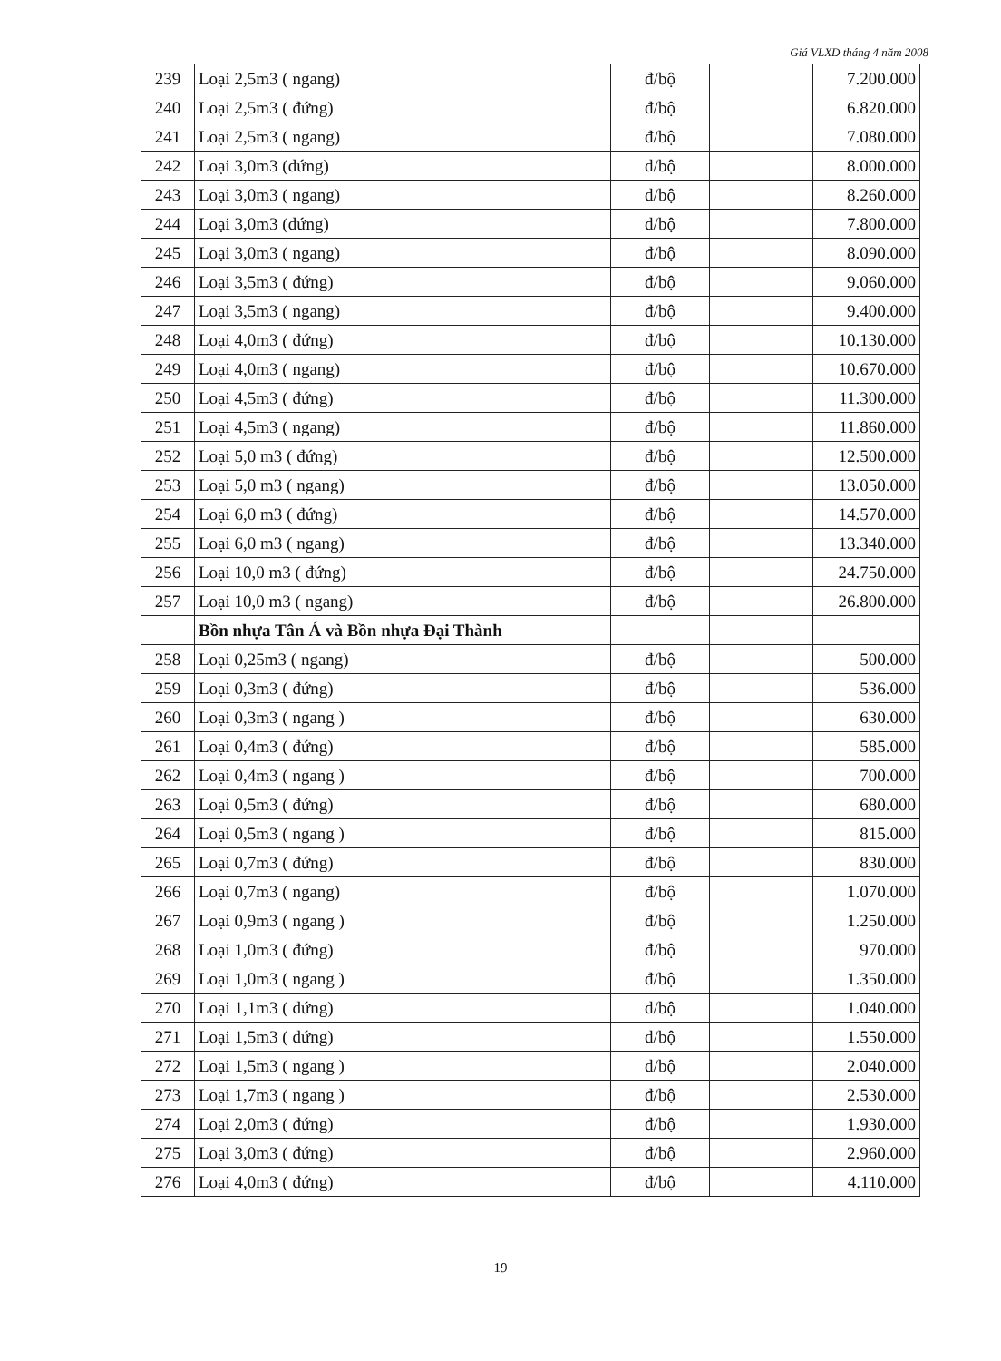Giá VLXD tháng 4 năm 2008
| 239 | Loại 2,5m3 ( ngang) | đ/bộ | | 7.200.000 |
| 240 | Loại 2,5m3 ( đứng) | đ/bộ | | 6.820.000 |
| 241 | Loại 2,5m3 ( ngang) | đ/bộ | | 7.080.000 |
| 242 | Loại 3,0m3 (đứng) | đ/bộ | | 8.000.000 |
| 243 | Loại 3,0m3 ( ngang) | đ/bộ | | 8.260.000 |
| 244 | Loại 3,0m3 (đứng) | đ/bộ | | 7.800.000 |
| 245 | Loại 3,0m3 ( ngang) | đ/bộ | | 8.090.000 |
| 246 | Loại 3,5m3 ( đứng) | đ/bộ | | 9.060.000 |
| 247 | Loại 3,5m3 ( ngang) | đ/bộ | | 9.400.000 |
| 248 | Loại 4,0m3 ( đứng) | đ/bộ | | 10.130.000 |
| 249 | Loại 4,0m3 ( ngang) | đ/bộ | | 10.670.000 |
| 250 | Loại 4,5m3 ( đứng) | đ/bộ | | 11.300.000 |
| 251 | Loại 4,5m3 ( ngang) | đ/bộ | | 11.860.000 |
| 252 | Loại 5,0 m3 ( đứng) | đ/bộ | | 12.500.000 |
| 253 | Loại 5,0 m3 ( ngang) | đ/bộ | | 13.050.000 |
| 254 | Loại 6,0 m3 ( đứng) | đ/bộ | | 14.570.000 |
| 255 | Loại 6,0 m3 ( ngang) | đ/bộ | | 13.340.000 |
| 256 | Loại 10,0 m3 ( đứng) | đ/bộ | | 24.750.000 |
| 257 | Loại 10,0 m3 ( ngang) | đ/bộ | | 26.800.000 |
| | Bồn nhựa Tân Á và Bồn nhựa Đại Thành | | | |
| 258 | Loại 0,25m3 ( ngang) | đ/bộ | | 500.000 |
| 259 | Loại 0,3m3 ( đứng) | đ/bộ | | 536.000 |
| 260 | Loại 0,3m3 ( ngang ) | đ/bộ | | 630.000 |
| 261 | Loại 0,4m3 ( đứng) | đ/bộ | | 585.000 |
| 262 | Loại 0,4m3 ( ngang ) | đ/bộ | | 700.000 |
| 263 | Loại 0,5m3 ( đứng) | đ/bộ | | 680.000 |
| 264 | Loại 0,5m3 ( ngang ) | đ/bộ | | 815.000 |
| 265 | Loại 0,7m3 ( đứng) | đ/bộ | | 830.000 |
| 266 | Loại 0,7m3 ( ngang) | đ/bộ | | 1.070.000 |
| 267 | Loại 0,9m3 ( ngang ) | đ/bộ | | 1.250.000 |
| 268 | Loại 1,0m3 ( đứng) | đ/bộ | | 970.000 |
| 269 | Loại 1,0m3 ( ngang ) | đ/bộ | | 1.350.000 |
| 270 | Loại 1,1m3 ( đứng) | đ/bộ | | 1.040.000 |
| 271 | Loại 1,5m3 ( đứng) | đ/bộ | | 1.550.000 |
| 272 | Loại 1,5m3 ( ngang ) | đ/bộ | | 2.040.000 |
| 273 | Loại 1,7m3 ( ngang ) | đ/bộ | | 2.530.000 |
| 274 | Loại 2,0m3 ( đứng) | đ/bộ | | 1.930.000 |
| 275 | Loại 3,0m3 ( đứng) | đ/bộ | | 2.960.000 |
| 276 | Loại 4,0m3 ( đứng) | đ/bộ | | 4.110.000 |
19